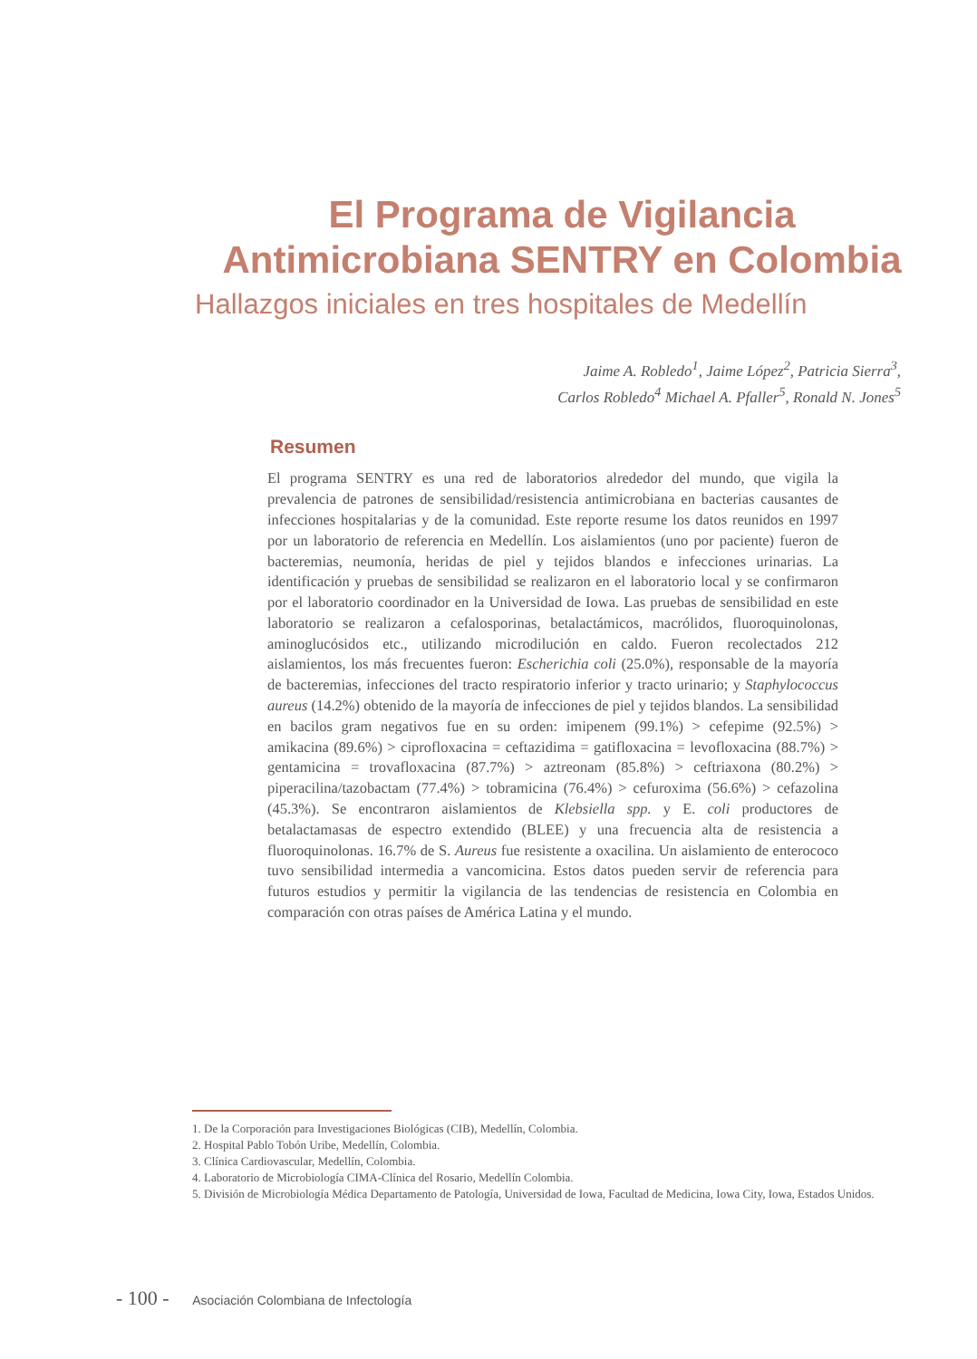El Programa de Vigilancia Antimicrobiana SENTRY en Colombia
Hallazgos iniciales en tres hospitales de Medellín
Jaime A. Robledo<sup>1</sup>, Jaime López<sup>2</sup>, Patricia Sierra<sup>3</sup>,
Carlos Robledo<sup>4</sup> Michael A. Pfaller<sup>5</sup>, Ronald N. Jones<sup>5</sup>
Resumen
El programa SENTRY es una red de laboratorios alrededor del mundo, que vigila la prevalencia de patrones de sensibilidad/resistencia antimicrobiana en bacterias causantes de infecciones hospitalarias y de la comunidad. Este reporte resume los datos reunidos en 1997 por un laboratorio de referencia en Medellín. Los aislamientos (uno por paciente) fueron de bacteremias, neumonía, heridas de piel y tejidos blandos e infecciones urinarias. La identificación y pruebas de sensibilidad se realizaron en el laboratorio local y se confirmaron por el laboratorio coordinador en la Universidad de Iowa. Las pruebas de sensibilidad en este laboratorio se realizaron a cefalosporinas, betalactámicos, macrólidos, fluoroquinolonas, aminoglucósidos etc., utilizando microdilución en caldo. Fueron recolectados 212 aislamientos, los más frecuentes fueron: Escherichia coli (25.0%), responsable de la mayoría de bacteremias, infecciones del tracto respiratorio inferior y tracto urinario; y Staphylococcus aureus (14.2%) obtenido de la mayoría de infecciones de piel y tejidos blandos. La sensibilidad en bacilos gram negativos fue en su orden: imipenem (99.1%) > cefepime (92.5%) > amikacina (89.6%) > ciprofloxacina = ceftazidima = gatifloxacina = levofloxacina (88.7%) > gentamicina = trovafloxacina (87.7%) > aztreonam (85.8%) > ceftriaxona (80.2%) > piperacilina/tazobactam (77.4%) > tobramicina (76.4%) > cefuroxima (56.6%) > cefazolina (45.3%). Se encontraron aislamientos de Klebsiella spp. y E. coli productores de betalactamasas de espectro extendido (BLEE) y una frecuencia alta de resistencia a fluoroquinolonas. 16.7% de S. Aureus fue resistente a oxacilina. Un aislamiento de enterococo tuvo sensibilidad intermedia a vancomicina. Estos datos pueden servir de referencia para futuros estudios y permitir la vigilancia de las tendencias de resistencia en Colombia en comparación con otras países de América Latina y el mundo.
1. De la Corporación para Investigaciones Biológicas (CIB), Medellín, Colombia.
2. Hospital Pablo Tobón Uribe, Medellín, Colombia.
3. Clínica Cardiovascular, Medellín, Colombia.
4. Laboratorio de Microbiología CIMA-Clínica del Rosario, Medellín Colombia.
5. División de Microbiología Médica Departamento de Patología, Universidad de Iowa, Facultad de Medicina, Iowa City, Iowa, Estados Unidos.
- 100 - Asociación Colombiana de Infectología